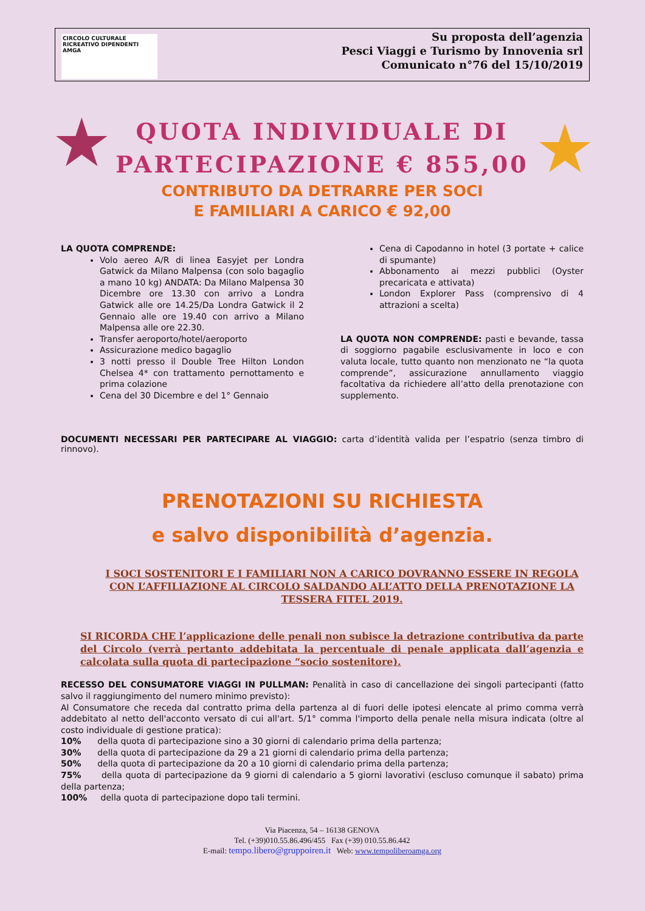CIRCOLO CULTURALE
RICREATIVO DIPENDENTI
AMGA
Su proposta dell’agenzia
Pesci Viaggi e Turismo by Innovenia srl
Comunicato n°76 del 15/10/2019
★ ★
QUOTA INDIVIDUALE DI
PARTECIPAZIONE € 855,00
CONTRIBUTO DA DETRARRE PER SOCI
E FAMILIARI A CARICO € 92,00
LA QUOTA COMPRENDE:
Volo aereo A/R di linea Easyjet per Londra Gatwick da Milano Malpensa (con solo bagaglio a mano 10 kg) ANDATA: Da Milano Malpensa 30 Dicembre ore 13.30 con arrivo a Londra Gatwick alle ore 14.25/Da Londra Gatwick il 2 Gennaio alle ore 19.40 con arrivo a Milano Malpensa alle ore 22.30.
Transfer aeroporto/hotel/aeroporto
Assicurazione medico bagaglio
3 notti presso il Double Tree Hilton London Chelsea 4* con trattamento pernottamento e prima colazione
Cena del 30 Dicembre e del 1° Gennaio
Cena di Capodanno in hotel (3 portate + calice di spumante)
Abbonamento ai mezzi pubblici (Oyster precaricata e attivata)
London Explorer Pass (comprensivo di 4 attrazioni a scelta)
LA QUOTA NON COMPRENDE: pasti e bevande, tassa di soggiorno pagabile esclusivamente in loco e con valuta locale, tutto quanto non menzionato ne “la quota comprende”, assicurazione annullamento viaggio facoltativa da richiedere all’atto della prenotazione con supplemento.
DOCUMENTI NECESSARI PER PARTECIPARE AL VIAGGIO: carta d’identità valida per l’espatrio (senza timbro di rinnovo).
PRENOTAZIONI SU RICHIESTA
e salvo disponibilità d’agenzia.
I SOCI SOSTENITORI E I FAMILIARI NON A CARICO DOVRANNO ESSERE IN REGOLA CON L’AFFILIAZIONE AL CIRCOLO SALDANDO ALL’ATTO DELLA PRENOTAZIONE LA TESSERA FITEL 2019.
SI RICORDA CHE l’applicazione delle penali non subisce la detrazione contributiva da parte del Circolo (verrà pertanto addebitata la percentuale di penale applicata dall’agenzia e calcolata sulla quota di partecipazione “socio sostenitore).
RECESSO DEL CONSUMATORE VIAGGI IN PULLMAN: Penalità in caso di cancellazione dei singoli partecipanti (fatto salvo il raggiungimento del numero minimo previsto):
Al Consumatore che receda dal contratto prima della partenza al di fuori delle ipotesi elencate al primo comma verrà addebitato al netto dell'acconto versato di cui all'art. 5/1° comma l'importo della penale nella misura indicata (oltre al costo individuale di gestione pratica):
10% della quota di partecipazione sino a 30 giorni di calendario prima della partenza;
30% della quota di partecipazione da 29 a 21 giorni di calendario prima della partenza;
50% della quota di partecipazione da 20 a 10 giorni di calendario prima della partenza;
75% della quota di partecipazione da 9 giorni di calendario a 5 giorni lavorativi (escluso comunque il sabato) prima della partenza;
100% della quota di partecipazione dopo tali termini.
Via Piacenza, 54 – 16138 GENOVA
Tel. (+39)010.55.86.496/455 Fax (+39) 010.55.86.442
E-mail: tempo.libero@gruppoiren.it Web: www.tempoliberoamga.org